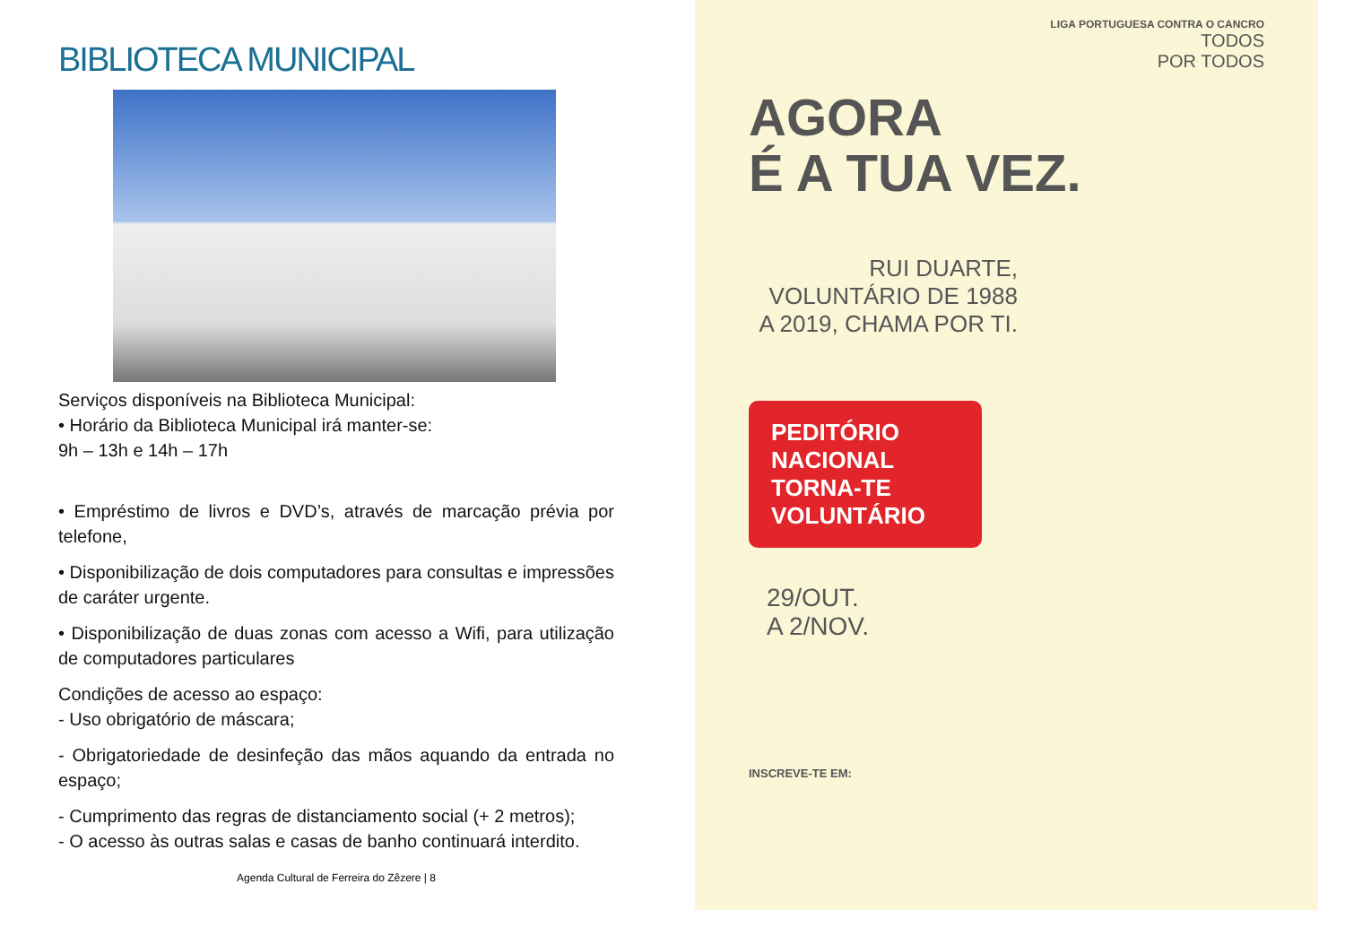BIBLIOTECA MUNICIPAL
Serviços disponíveis na Biblioteca Municipal:
• Horário da Biblioteca Municipal irá manter-se:
9h – 13h e 14h – 17h
• Empréstimo de livros e DVD’s, através de marcação prévia por telefone,
• Disponibilização de dois computadores para consultas e impressões de caráter urgente.
• Disponibilização de duas zonas com acesso a Wifi, para utilização de computadores particulares
Condições de acesso ao espaço:
- Uso obrigatório de máscara;
- Obrigatoriedade de desinfeção das mãos aquando da entrada no espaço;
- Cumprimento das regras de distanciamento social (+ 2 metros);
- O acesso às outras salas e casas de banho continuará interdito.
Agenda Cultural de Ferreira do Zêzere | 8
LIGA PORTUGUESA CONTRA O CANCRO
TODOS
POR TODOS
AGORA
É A TUA VEZ.
RUI DUARTE, VOLUNTÁRIO DE 1988 A 2019, CHAMA POR TI.
PEDITÓRIO NACIONAL TORNA-TE VOLUNTÁRIO
29/OUT.
A 2/NOV.
INSCREVE-TE EM: